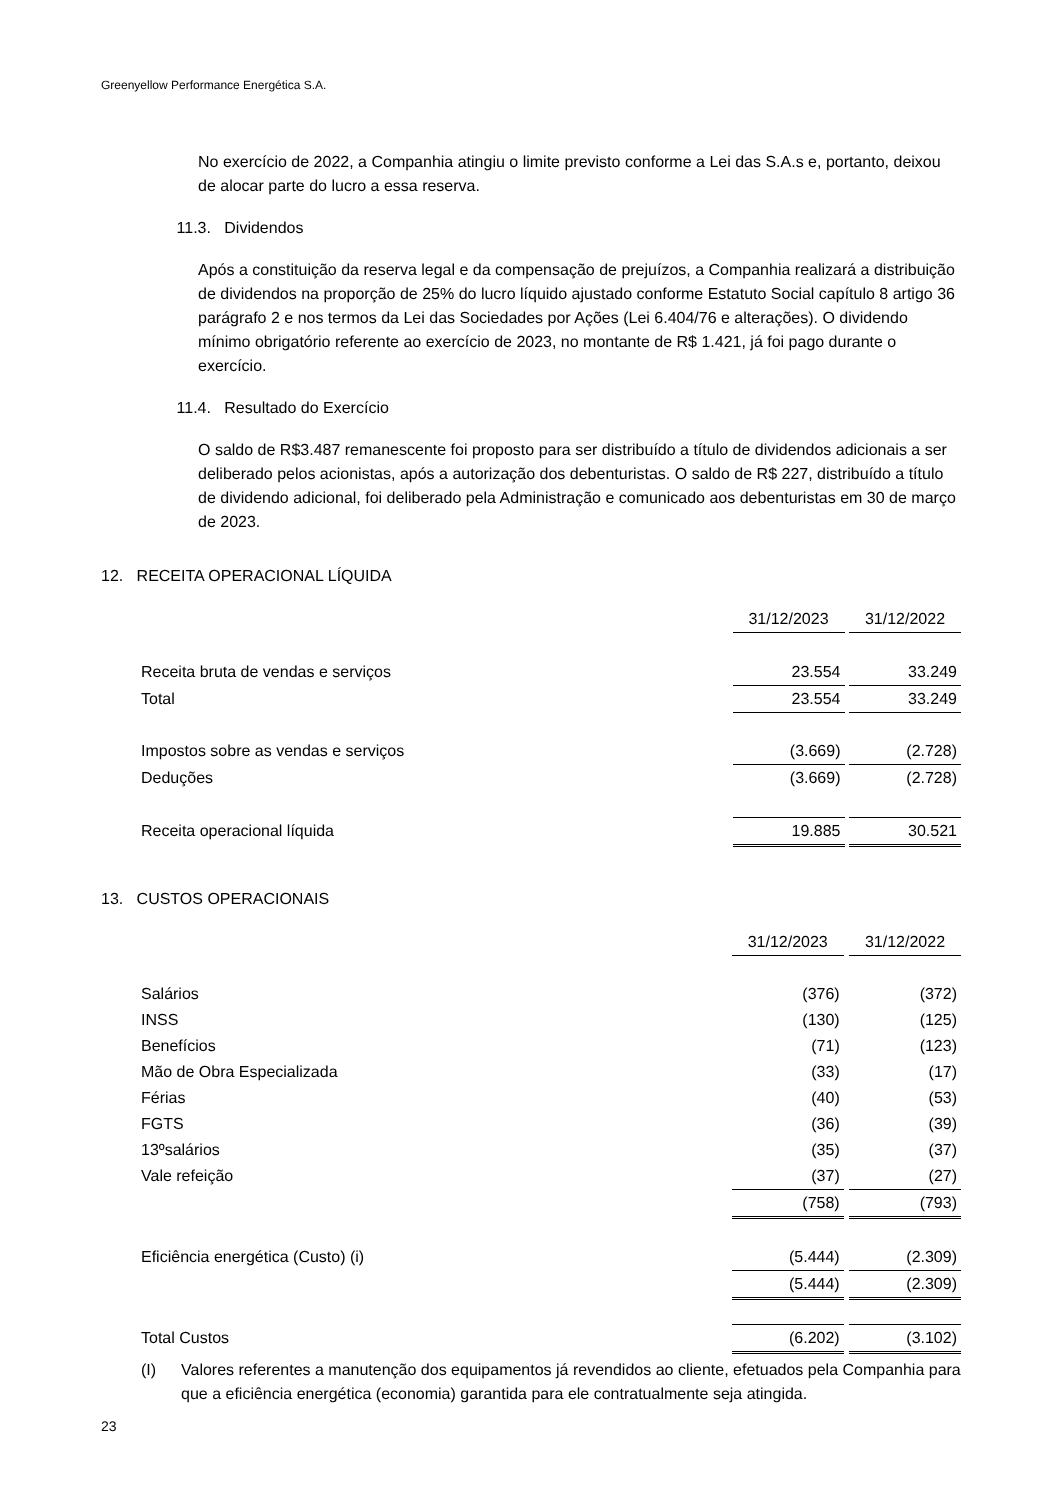Greenyellow Performance Energética S.A.
No exercício de 2022, a Companhia atingiu o limite previsto conforme a Lei das S.A.s e, portanto, deixou de alocar parte do lucro a essa reserva.
11.3. Dividendos
Após a constituição da reserva legal e da compensação de prejuízos, a Companhia realizará a distribuição de dividendos na proporção de 25% do lucro líquido ajustado conforme Estatuto Social capítulo 8 artigo 36 parágrafo 2 e nos termos da Lei das Sociedades por Ações (Lei 6.404/76 e alterações). O dividendo mínimo obrigatório referente ao exercício de 2023, no montante de R$ 1.421, já foi pago durante o exercício.
11.4. Resultado do Exercício
O saldo de R$3.487 remanescente foi proposto para ser distribuído a título de dividendos adicionais a ser deliberado pelos acionistas, após a autorização dos debenturistas. O saldo de R$ 227, distribuído a título de dividendo adicional, foi deliberado pela Administração e comunicado aos debenturistas em 30 de março de 2023.
12. RECEITA OPERACIONAL LÍQUIDA
| | 31/12/2023 | | 31/12/2022 |
| --- | --- | --- | --- |
| Receita bruta de vendas e serviços | 23.554 | | 33.249 |
| Total | 23.554 | | 33.249 |
| Impostos sobre as vendas e serviços | (3.669) | | (2.728) |
| Deduções | (3.669) | | (2.728) |
| Receita operacional líquida | 19.885 | | 30.521 |
13. CUSTOS OPERACIONAIS
| | 31/12/2023 | | 31/12/2022 |
| --- | --- | --- | --- |
| Salários | (376) | | (372) |
| INSS | (130) | | (125) |
| Benefícios | (71) | | (123) |
| Mão de Obra Especializada | (33) | | (17) |
| Férias | (40) | | (53) |
| FGTS | (36) | | (39) |
| 13ºsalários | (35) | | (37) |
| Vale refeição | (37) | | (27) |
| | (758) | | (793) |
| Eficiência energética (Custo) (i) | (5.444) | | (2.309) |
| | (5.444) | | (2.309) |
| Total Custos | (6.202) | | (3.102) |
(I) Valores referentes a manutenção dos equipamentos já revendidos ao cliente, efetuados pela Companhia para que a eficiência energética (economia) garantida para ele contratualmente seja atingida.
23